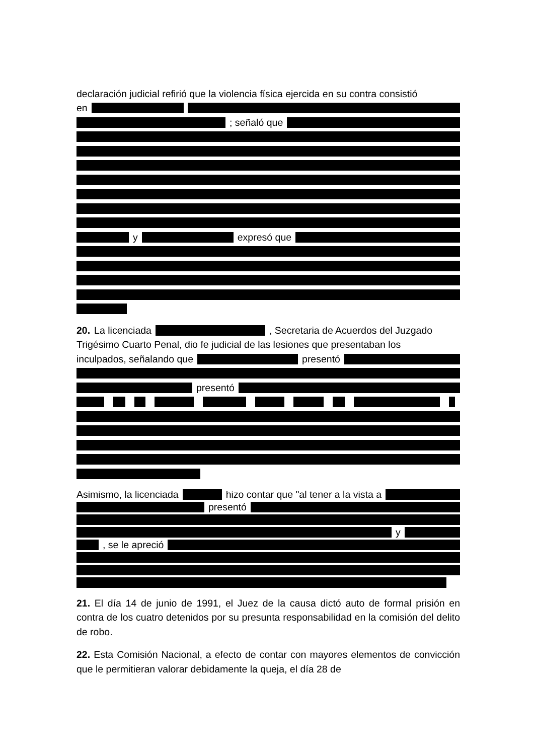declaración judicial refirió que la violencia física ejercida en su contra consistió
en
; señaló que
y expresó que
20. La licenciada , Secretaria de Acuerdos del Juzgado
Trigésimo Cuarto Penal, dio fe judicial de las lesiones que presentaban los
inculpados, señalando que presentó
presentó
Asimismo, la licenciada hizo contar que "al tener a la vista a
presentó
y
, se le apreció
21. El día 14 de junio de 1991, el Juez de la causa dictó auto de formal prisión en contra de los cuatro detenidos por su presunta responsabilidad en la comisión del delito de robo.
22. Esta Comisión Nacional, a efecto de contar con mayores elementos de convicción que le permitieran valorar debidamente la queja, el día 28 de